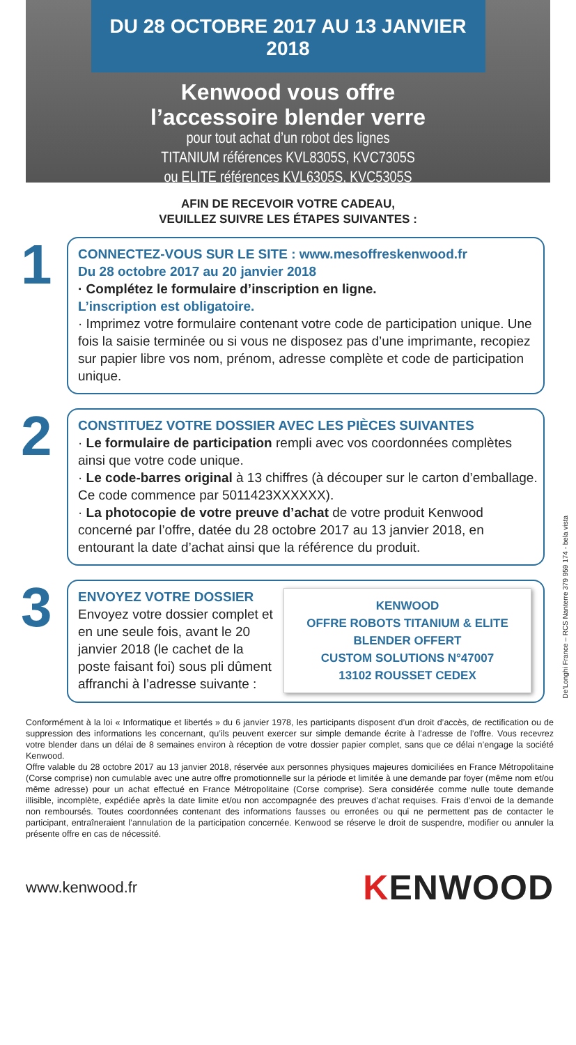DU 28 OCTOBRE 2017 AU 13 JANVIER 2018
Kenwood vous offre
l’accessoire blender verre
pour tout achat d’un robot des lignes
TITANIUM références KVL8305S, KVC7305S
ou ELITE références KVL6305S, KVC5305S
AFIN DE RECEVOIR VOTRE CADEAU,
VEUILLEZ SUIVRE LES ÉTAPES SUIVANTES :
1
CONNECTEZ-VOUS SUR LE SITE : www.mesoffreskenwood.fr
Du 28 octobre 2017 au 20 janvier 2018
· Complétez le formulaire d’inscription en ligne.
L’inscription est obligatoire.
· Imprimez votre formulaire contenant votre code de participation unique. Une fois la saisie terminée ou si vous ne disposez pas d’une imprimante, recopiez sur papier libre vos nom, prénom, adresse complète et code de participation unique.
2
CONSTITUEZ VOTRE DOSSIER AVEC LES PIÈCES SUIVANTES
· Le formulaire de participation rempli avec vos coordonnées complètes ainsi que votre code unique.
· Le code-barres original à 13 chiffres (à découper sur le carton d’emballage. Ce code commence par 5011423XXXXXX).
· La photocopie de votre preuve d’achat de votre produit Kenwood concerné par l’offre, datée du 28 octobre 2017 au 13 janvier 2018, en entourant la date d’achat ainsi que la référence du produit.
3
ENVOYEZ VOTRE DOSSIER
Envoyez votre dossier complet et en une seule fois, avant le 20 janvier 2018 (le cachet de la poste faisant foi) sous pli dûment affranchi à l’adresse suivante :
KENWOOD
OFFRE ROBOTS TITANIUM & ELITE
BLENDER OFFERT
CUSTOM SOLUTIONS N°47007
13102 ROUSSET CEDEX
Conformément à la loi « Informatique et libertés » du 6 janvier 1978, les participants disposent d’un droit d’accès, de rectification ou de suppression des informations les concernant, qu’ils peuvent exercer sur simple demande écrite à l’adresse de l’offre. Vous recevrez votre blender dans un délai de 8 semaines environ à réception de votre dossier papier complet, sans que ce délai n’engage la société Kenwood.
Offre valable du 28 octobre 2017 au 13 janvier 2018, réservée aux personnes physiques majeures domiciliées en France Métropolitaine (Corse comprise) non cumulable avec une autre offre promotionnelle sur la période et limitée à une demande par foyer (même nom et/ou même adresse) pour un achat effectué en France Métropolitaine (Corse comprise). Sera considérée comme nulle toute demande illisible, incomplète, expédiée après la date limite et/ou non accompagnée des preuves d’achat requises. Frais d’envoi de la demande non remboursés. Toutes coordonnées contenant des informations fausses ou erronées ou qui ne permettent pas de contacter le participant, entraîneraient l’annulation de la participation concernée. Kenwood se réserve le droit de suspendre, modifier ou annuler la présente offre en cas de nécessité.
www.kenwood.fr KENWOOD
De’Longhi France – RCS Nanterre 379 959 174 - bela vista